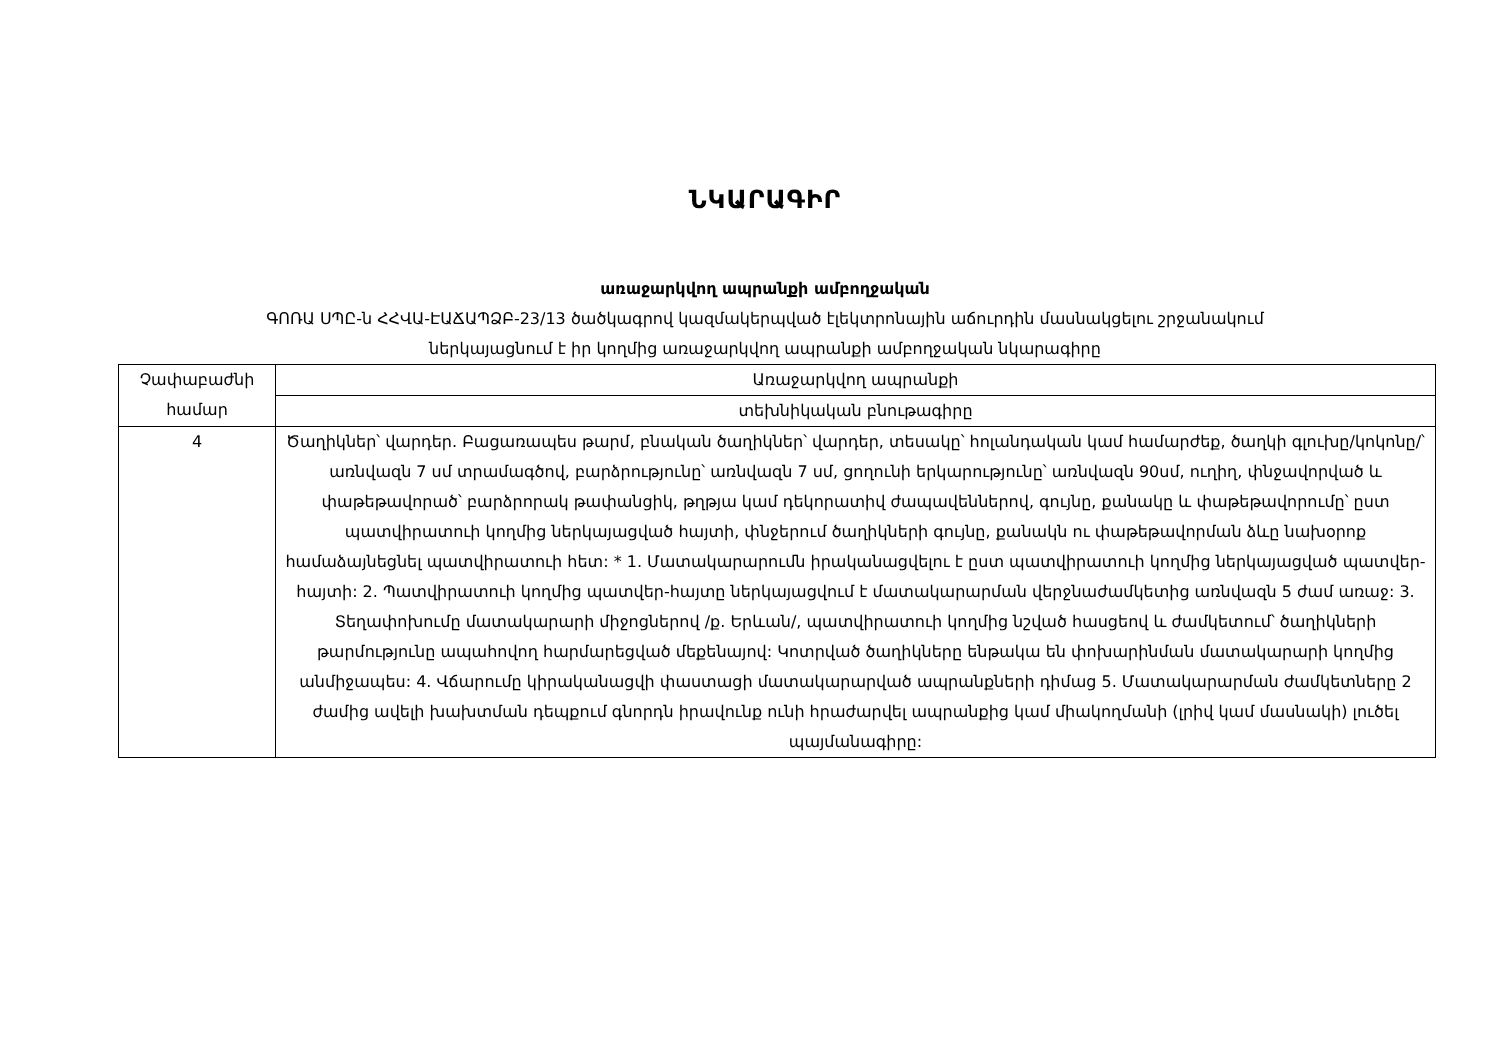ՆԿԱՐԱԳԻՐ
առաջարկվող ապրանքի ամբողջական
ԳՈՌԱ ՍՊԸ-ն ՀՀՎԱ-ԷԱՃԱՊՁԲ-23/13 ծածկագրով կազմակերպված էլեկտրոնային աճուրդին մասնակցելու շրջանակում
ներկայացնում է իր կողմից առաջարկվող ապրանքի ամբողջական նկարագիրը
| Չափաբաժնի համար | Առաջարկվող ապրանքի |
| --- | --- |
| | տեխնիկական բնութագիրը |
| 4 | Ծաղիկներ՝ վարդեր. Բացառապես թարմ, բնական ծաղիկներ՝ վարդեր, տեսակը՝ հոլանդական կամ համարժեք, ծաղկի գլուխը/կոկոնը/՝ առնվազն 7 սմ տրամագծով, բարձրությունը՝ առնվազն 7 սմ, ցողունի երկարությունը՝ առնվազն 90սմ, ուղիղ, փնջավորված և փաթեթավորած՝ բարձրորակ թափանցիկ, թղթյա կամ դեկորատիվ ժապավեններով, գույնը, քանակը և փաթեթավորումը՝ ըստ պատվիրատուի կողմից ներկայացված հայտի, փնջերում ծաղիկների գույնը, քանակն ու փաթեթավորման ձևը նախօրոք համաձայնեցնել պատվիրատուի հետ: * 1. Մատակարարումն իրականացվելու է ըստ պատվիրատուի կողմից ներկայացված պատվեր-հայտի: 2. Պատվիրատուի կողմից պատվեր-հայտը ներկայացվում է մատակարարման վերջնաժամկետից առնվազն 5 ժամ առաջ: 3. Տեղափոխումը մատակարարի միջոցներով /ք. Երևան/, պատվիրատուի կողմից նշված հասցեով և ժամկետում՝ ծաղիկների թարմությունը ապահովող հարմարեցված մեքենայով: Կոտրված ծաղիկները ենթակա են փոխարինման մատակարարի կողմից անմիջապես: 4. Վճարումը կիրականացվի փաստացի մատակարարված ապրանքների դիմաց 5. Մատակարարման ժամկետները 2 ժամից ավելի խախտման դեպքում գնորդն իրավունք ունի հրաժարվել ապրանքից կամ միակողմանի (լրիվ կամ մասնակի) լուծել պայմանագիրը: |